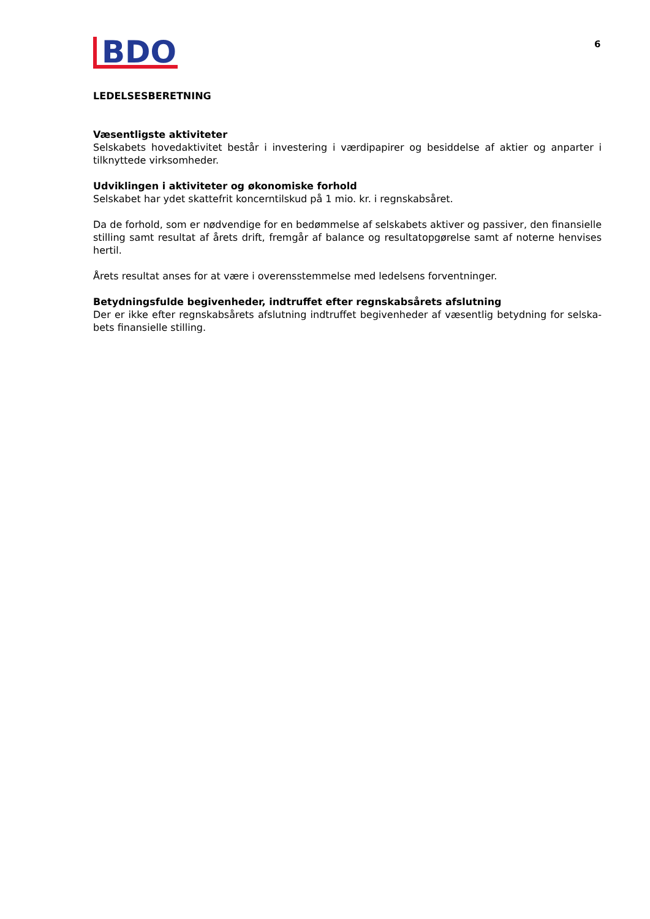BDO
6
LEDELSESBERETNING
Væsentligste aktiviteter
Selskabets hovedaktivitet består i investering i værdipapirer og besiddelse af aktier og anparter i tilknyttede virksomheder.
Udviklingen i aktiviteter og økonomiske forhold
Selskabet har ydet skattefrit koncerntilskud på 1 mio. kr. i regnskabsåret.
Da de forhold, som er nødvendige for en bedømmelse af selskabets aktiver og passiver, den finansielle stilling samt resultat af årets drift, fremgår af balance og resultatopgørelse samt af noterne henvises hertil.
Årets resultat anses for at være i overensstemmelse med ledelsens forventninger.
Betydningsfulde begivenheder, indtruffet efter regnskabsårets afslutning
Der er ikke efter regnskabsårets afslutning indtruffet begivenheder af væsentlig betydning for selska-bets finansielle stilling.